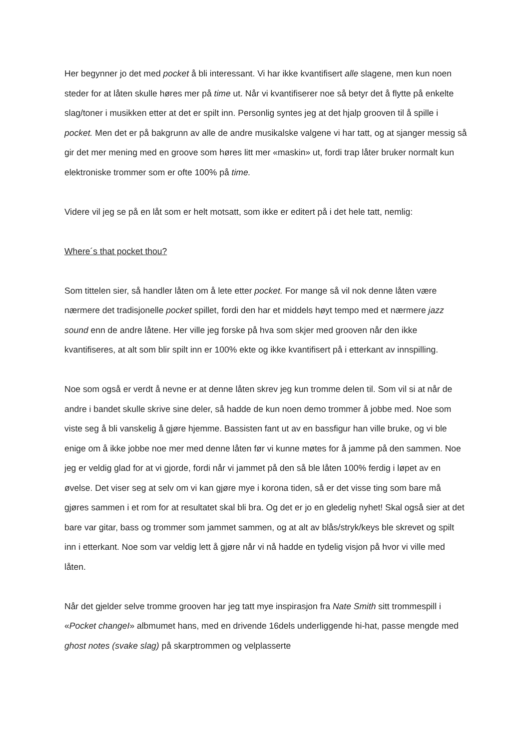Her begynner jo det med pocket å bli interessant. Vi har ikke kvantifisert alle slagene, men kun noen steder for at låten skulle høres mer på time ut. Når vi kvantifiserer noe så betyr det å flytte på enkelte slag/toner i musikken etter at det er spilt inn. Personlig syntes jeg at det hjalp grooven til å spille i pocket. Men det er på bakgrunn av alle de andre musikalske valgene vi har tatt, og at sjanger messig så gir det mer mening med en groove som høres litt mer «maskin» ut, fordi trap låter bruker normalt kun elektroniske trommer som er ofte 100% på time.
Videre vil jeg se på en låt som er helt motsatt, som ikke er editert på i det hele tatt, nemlig:
Where´s that pocket thou?
Som tittelen sier, så handler låten om å lete etter pocket. For mange så vil nok denne låten være nærmere det tradisjonelle pocket spillet, fordi den har et middels høyt tempo med et nærmere jazz sound enn de andre låtene. Her ville jeg forske på hva som skjer med grooven når den ikke kvantifiseres, at alt som blir spilt inn er 100% ekte og ikke kvantifisert på i etterkant av innspilling.
Noe som også er verdt å nevne er at denne låten skrev jeg kun tromme delen til. Som vil si at når de andre i bandet skulle skrive sine deler, så hadde de kun noen demo trommer å jobbe med. Noe som viste seg å bli vanskelig å gjøre hjemme. Bassisten fant ut av en bassfigur han ville bruke, og vi ble enige om å ikke jobbe noe mer med denne låten før vi kunne møtes for å jamme på den sammen. Noe jeg er veldig glad for at vi gjorde, fordi når vi jammet på den så ble låten 100% ferdig i løpet av en øvelse. Det viser seg at selv om vi kan gjøre mye i korona tiden, så er det visse ting som bare må gjøres sammen i et rom for at resultatet skal bli bra. Og det er jo en gledelig nyhet! Skal også sier at det bare var gitar, bass og trommer som jammet sammen, og at alt av blås/stryk/keys ble skrevet og spilt inn i etterkant. Noe som var veldig lett å gjøre når vi nå hadde en tydelig visjon på hvor vi ville med låten.
Når det gjelder selve tromme grooven har jeg tatt mye inspirasjon fra Nate Smith sitt trommespill i «Pocket changeI» albmumet hans, med en drivende 16dels underliggende hi-hat, passe mengde med ghost notes (svake slag) på skarptrommen og velplasserte